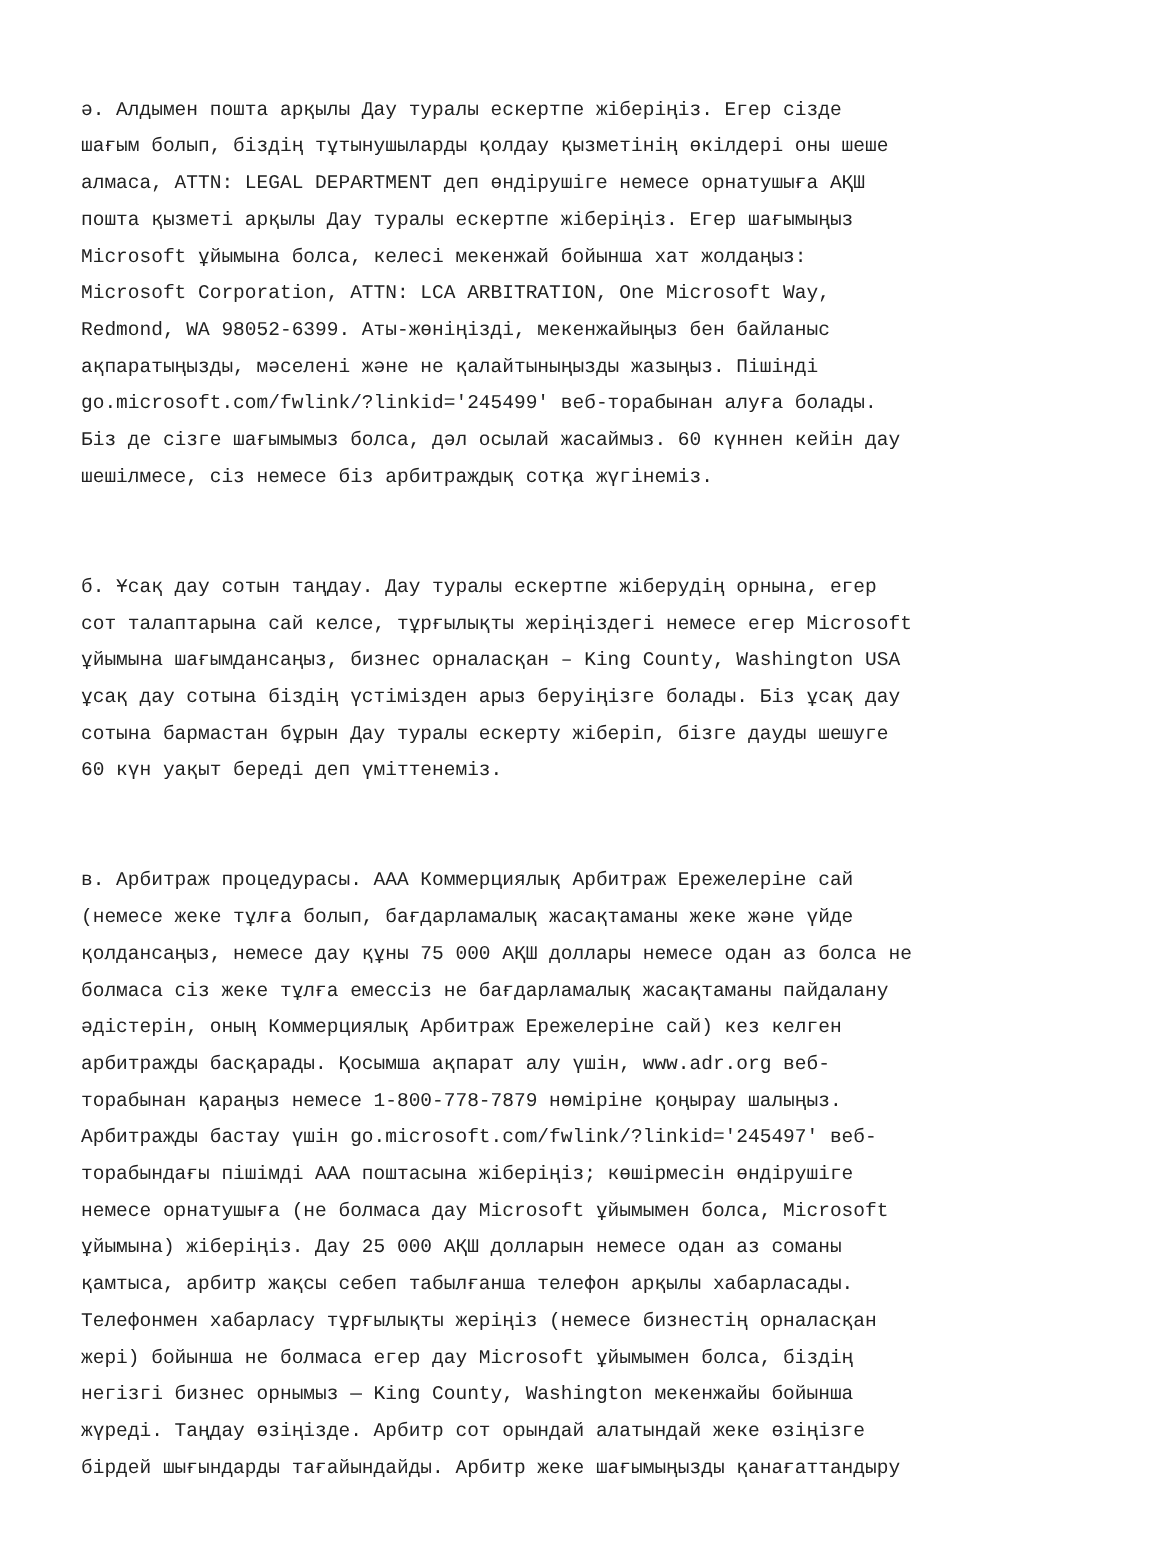ә. Алдымен пошта арқылы Дау туралы ескертпе жіберіңіз. Егер сізде шағым болып, біздің тұтынушыларды қолдау қызметінің өкілдері оны шеше алмаса, ATTN: LEGAL DEPARTMENT деп өндірушіге немесе орнатушыға АҚШ пошта қызметі арқылы Дау туралы ескертпе жіберіңіз. Егер шағымыңыз Microsoft ұйымына болса, келесі мекенжай бойынша хат жолдаңыз: Microsoft Corporation, ATTN: LCA ARBITRATION, One Microsoft Way, Redmond, WA 98052-6399. Аты-жөніңізді, мекенжайыңыз бен байланыс ақпаратыңызды, мәселені және не қалайтыныңызды жазыңыз. Пішінді go.microsoft.com/fwlink/?linkid='245499' веб-торабынан алуға болады. Біз де сізге шағымымыз болса, дәл осылай жасаймыз. 60 күннен кейін дау шешілмесе, сіз немесе біз арбитраждық сотқа жүгінеміз.
б. Ұсақ дау сотын таңдау. Дау туралы ескертпе жіберудің орнына, егер сот талаптарына сай келсе, тұрғылықты жеріңіздегі немесе егер Microsoft ұйымына шағымдансаңыз, бизнес орналасқан – King County, Washington USA ұсақ дау сотына біздің үстімізден арыз беруіңізге болады. Біз ұсақ дау сотына бармастан бұрын Дау туралы ескерту жіберіп, бізге дауды шешуге 60 күн уақыт береді деп үміттенеміз.
в. Арбитраж процедурасы. AAA Коммерциялық Арбитраж Ережелеріне сай (немесе жеке тұлға болып, бағдарламалық жасақтаманы жеке және үйде қолдансаңыз, немесе дау құны 75 000 АҚШ доллары немесе одан аз болса не болмаса сіз жеке тұлға емессіз не бағдарламалық жасақтаманы пайдалану әдістерін, оның Коммерциялық Арбитраж Ережелеріне сай) кез келген арбитражды басқарады. Қосымша ақпарат алу үшін, www.adr.org веб- торабынан қараңыз немесе 1-800-778-7879 нөміріне қоңырау шалыңыз. Арбитражды бастау үшін go.microsoft.com/fwlink/?linkid='245497' веб- торабындағы пішімді AAA поштасына жіберіңіз; көшірмесін өндірушіге немесе орнатушыға (не болмаса дау Microsoft ұйымымен болса, Microsoft ұйымына) жіберіңіз. Дау 25 000 АҚШ долларын немесе одан аз соманы қамтыса, арбитр жақсы себеп табылғанша телефон арқылы хабарласады. Телефонмен хабарласу тұрғылықты жеріңіз (немесе бизнестің орналасқан жері) бойынша не болмаса егер дау Microsoft ұйымымен болса, біздің негізгі бизнес орнымыз — King County, Washington мекенжайы бойынша жүреді. Таңдау өзіңізде. Арбитр сот орындай алатындай жеке өзіңізге бірдей шығындарды тағайындайды. Арбитр жеке шағымыңызды қанағаттандыру